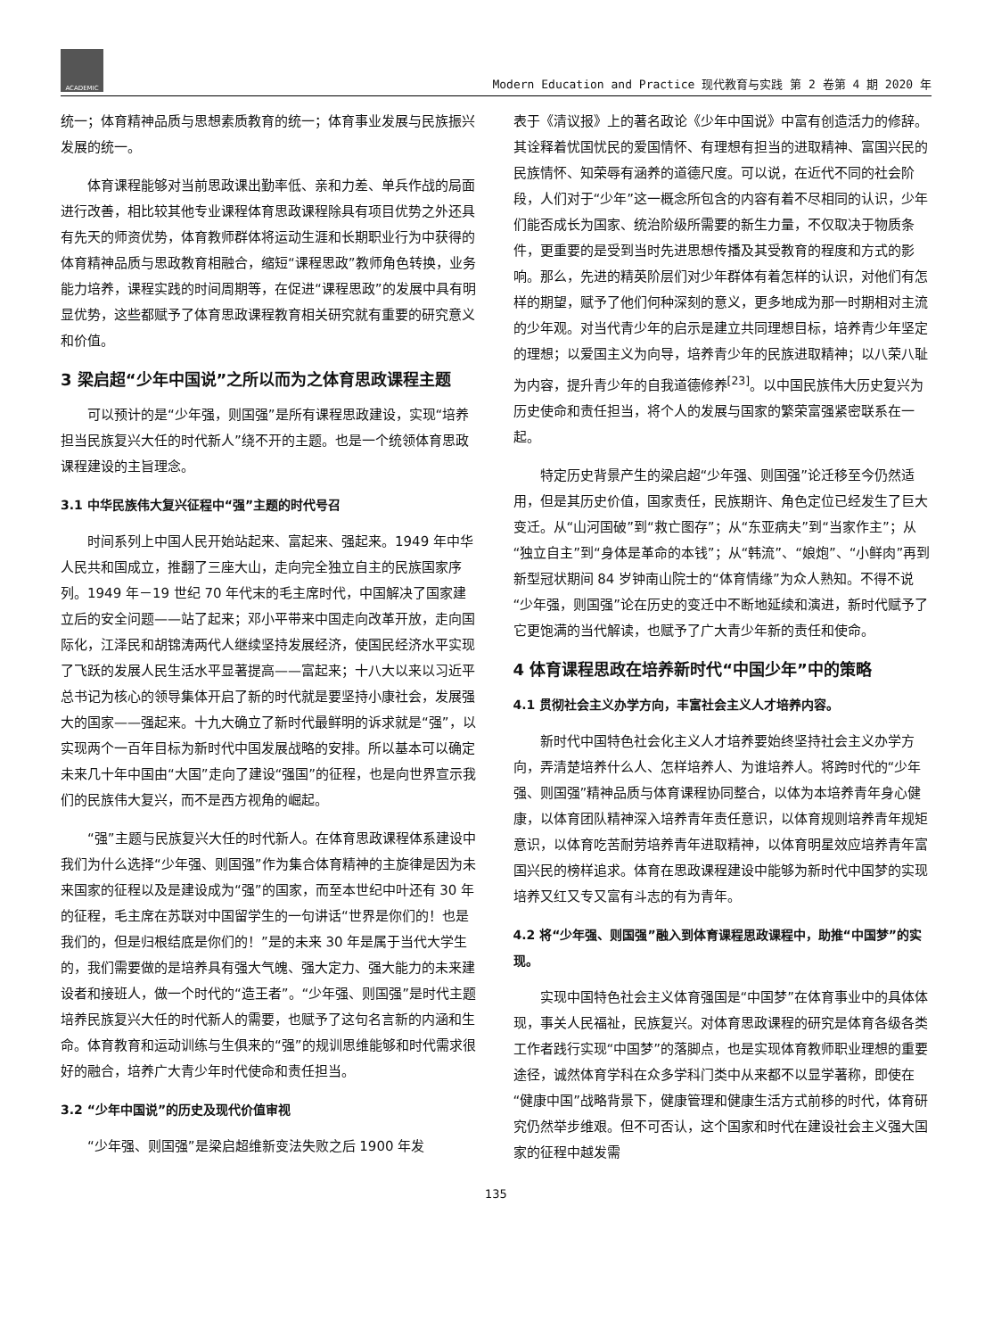ACADEMIC
Modern Education and Practice 现代教育与实践 第 2 卷第 4 期 2020 年
统一；体育精神品质与思想素质教育的统一；体育事业发展与民族振兴发展的统一。
体育课程能够对当前思政课出勤率低、亲和力差、单兵作战的局面进行改善，相比较其他专业课程体育思政课程除具有项目优势之外还具有先天的师资优势，体育教师群体将运动生涯和长期职业行为中获得的体育精神品质与思政教育相融合，缩短“课程思政”教师角色转换，业务能力培养，课程实践的时间周期等，在促进“课程思政”的发展中具有明显优势，这些都赋予了体育思政课程教育相关研究就有重要的研究意义和价值。
3 梁启超“少年中国说”之所以而为之体育思政课程主题
可以预计的是“少年强，则国强”是所有课程思政建设，实现“培养担当民族复兴大任的时代新人”绕不开的主题。也是一个统领体育思政课程建设的主旨理念。
3.1 中华民族伟大复兴征程中“强”主题的时代号召
时间系列上中国人民开始站起来、富起来、强起来。1949 年中华人民共和国成立，推翻了三座大山，走向完全独立自主的民族国家序列。1949 年－19 世纪 70 年代末的毛主席时代，中国解决了国家建立后的安全问题——站了起来；邓小平带来中国走向改革开放，走向国际化，江泽民和胡锦涛两代人继续坚持发展经济，使国民经济水平实现了飞跃的发展人民生活水平显著提高——富起来；十八大以来以习近平总书记为核心的领导集体开启了新的时代就是要坚持小康社会，发展强大的国家——强起来。十九大确立了新时代最鲜明的诉求就是“强”，以实现两个一百年目标为新时代中国发展战略的安排。所以基本可以确定未来几十年中国由“大国”走向了建设“强国”的征程，也是向世界宣示我们的民族伟大复兴，而不是西方视角的崛起。
“强”主题与民族复兴大任的时代新人。在体育思政课程体系建设中我们为什么选择“少年强、则国强”作为集合体育精神的主旋律是因为未来国家的征程以及是建设成为“强”的国家，而至本世纪中叶还有 30 年的征程，毛主席在苏联对中国留学生的一句讲话“世界是你们的！也是我们的，但是归根结底是你们的！”是的未来 30 年是属于当代大学生的，我们需要做的是培养具有强大气魄、强大定力、强大能力的未来建设者和接班人，做一个时代的“造王者”。“少年强、则国强”是时代主题培养民族复兴大任的时代新人的需要，也赋予了这句名言新的内涵和生命。体育教育和运动训练与生俱来的“强”的规训思维能够和时代需求很好的融合，培养广大青少年时代使命和责任担当。
3.2 “少年中国说”的历史及现代价值审视
“少年强、则国强”是梁启超维新变法失败之后 1900 年发
表于《清议报》上的著名政论《少年中国说》中富有创造活力的修辞。其诠释着忧国忧民的爱国情怀、有理想有担当的进取精神、富国兴民的民族情怀、知荣辱有涵养的道德尺度。可以说，在近代不同的社会阶段，人们对于“少年”这一概念所包含的内容有着不尽相同的认识，少年们能否成长为国家、统治阶级所需要的新生力量，不仅取决于物质条件，更重要的是受到当时先进思想传播及其受教育的程度和方式的影响。那么，先进的精英阶层们对少年群体有着怎样的认识，对他们有怎样的期望，赋予了他们何种深刻的意义，更多地成为那一时期相对主流的少年观。对当代青少年的启示是建立共同理想目标，培养青少年坚定的理想；以爱国主义为向导，培养青少年的民族进取精神；以八荣八耻为内容，提升青少年的自我道德修养<sup>[23]</sup>。以中国民族伟大历史复兴为历史使命和责任担当，将个人的发展与国家的繁荣富强紧密联系在一起。
特定历史背景产生的梁启超“少年强、则国强”论迁移至今仍然适用，但是其历史价值，国家责任，民族期许、角色定位已经发生了巨大变迁。从“山河国破”到“救亡图存”；从“东亚病夫”到“当家作主”；从“独立自主”到“身体是革命的本钱”；从“韩流”、“娘炮”、“小鲜肉”再到新型冠状期间 84 岁钟南山院士的“体育情缘”为众人熟知。不得不说“少年强，则国强”论在历史的变迁中不断地延续和演进，新时代赋予了它更饱满的当代解读，也赋予了广大青少年新的责任和使命。
4 体育课程思政在培养新时代“中国少年”中的策略
4.1 贯彻社会主义办学方向，丰富社会主义人才培养内容。
新时代中国特色社会化主义人才培养要始终坚持社会主义办学方向，弄清楚培养什么人、怎样培养人、为谁培养人。将跨时代的“少年强、则国强”精神品质与体育课程协同整合，以体为本培养青年身心健康，以体育团队精神深入培养青年责任意识，以体育规则培养青年规矩意识，以体育吃苦耐劳培养青年进取精神，以体育明星效应培养青年富国兴民的榜样追求。体育在思政课程建设中能够为新时代中国梦的实现培养又红又专又富有斗志的有为青年。
4.2 将“少年强、则国强”融入到体育课程思政课程中，助推“中国梦”的实现。
实现中国特色社会主义体育强国是“中国梦”在体育事业中的具体体现，事关人民福祉，民族复兴。对体育思政课程的研究是体育各级各类工作者践行实现“中国梦”的落脚点，也是实现体育教师职业理想的重要途径，诚然体育学科在众多学科门类中从来都不以显学著称，即使在“健康中国”战略背景下，健康管理和健康生活方式前移的时代，体育研究仍然举步维艰。但不可否认，这个国家和时代在建设社会主义强大国家的征程中越发需
135